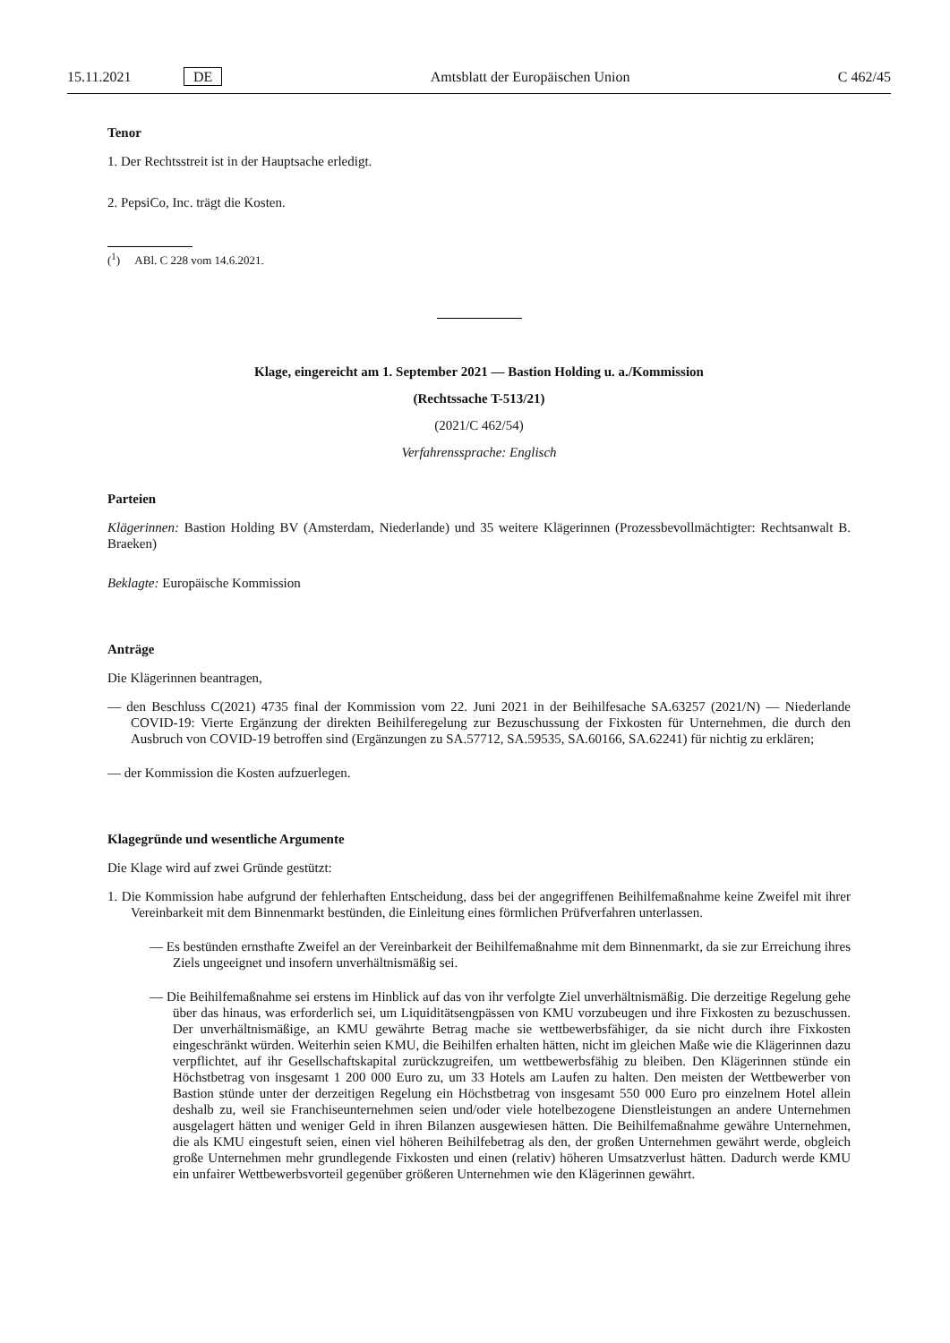15.11.2021 DE Amtsblatt der Europäischen Union C 462/45
Tenor
1. Der Rechtsstreit ist in der Hauptsache erledigt.
2. PepsiCo, Inc. trägt die Kosten.
(<sup>1</sup>) ABl. C 228 vom 14.6.2021.
Klage, eingereicht am 1. September 2021 — Bastion Holding u. a./Kommission
(Rechtssache T-513/21)
(2021/C 462/54)
Verfahrenssprache: Englisch
Parteien
Klägerinnen: Bastion Holding BV (Amsterdam, Niederlande) und 35 weitere Klägerinnen (Prozessbevollmächtigter: Rechtsanwalt B. Braeken)
Beklagte: Europäische Kommission
Anträge
Die Klägerinnen beantragen,
— den Beschluss C(2021) 4735 final der Kommission vom 22. Juni 2021 in der Beihilfesache SA.63257 (2021/N) — Niederlande COVID-19: Vierte Ergänzung der direkten Beihilferegelung zur Bezuschussung der Fixkosten für Unternehmen, die durch den Ausbruch von COVID-19 betroffen sind (Ergänzungen zu SA.57712, SA.59535, SA.60166, SA.62241) für nichtig zu erklären;
— der Kommission die Kosten aufzuerlegen.
Klagegründe und wesentliche Argumente
Die Klage wird auf zwei Gründe gestützt:
1. Die Kommission habe aufgrund der fehlerhaften Entscheidung, dass bei der angegriffenen Beihilfemaßnahme keine Zweifel mit ihrer Vereinbarkeit mit dem Binnenmarkt bestünden, die Einleitung eines förmlichen Prüfverfahren unterlassen.
— Es bestünden ernsthafte Zweifel an der Vereinbarkeit der Beihilfemaßnahme mit dem Binnenmarkt, da sie zur Erreichung ihres Ziels ungeeignet und insofern unverhältnismäßig sei.
— Die Beihilfemaßnahme sei erstens im Hinblick auf das von ihr verfolgte Ziel unverhältnismäßig. Die derzeitige Regelung gehe über das hinaus, was erforderlich sei, um Liquiditätsengpässen von KMU vorzubeugen und ihre Fixkosten zu bezuschussen. Der unverhältnismäßige, an KMU gewährte Betrag mache sie wettbewerbsfähiger, da sie nicht durch ihre Fixkosten eingeschränkt würden. Weiterhin seien KMU, die Beihilfen erhalten hätten, nicht im gleichen Maße wie die Klägerinnen dazu verpflichtet, auf ihr Gesellschaftskapital zurückzugreifen, um wettbewerbsfähig zu bleiben. Den Klägerinnen stünde ein Höchstbetrag von insgesamt 1 200 000 Euro zu, um 33 Hotels am Laufen zu halten. Den meisten der Wettbewerber von Bastion stünde unter der derzeitigen Regelung ein Höchstbetrag von insgesamt 550 000 Euro pro einzelnem Hotel allein deshalb zu, weil sie Franchiseunternehmen seien und/oder viele hotelbezogene Dienstleistungen an andere Unternehmen ausgelagert hätten und weniger Geld in ihren Bilanzen ausgewiesen hätten. Die Beihilfemaßnahme gewähre Unternehmen, die als KMU eingestuft seien, einen viel höheren Beihilfebetrag als den, der großen Unternehmen gewährt werde, obgleich große Unternehmen mehr grundlegende Fixkosten und einen (relativ) höheren Umsatzverlust hätten. Dadurch werde KMU ein unfairer Wettbewerbsvorteil gegenüber größeren Unternehmen wie den Klägerinnen gewährt.